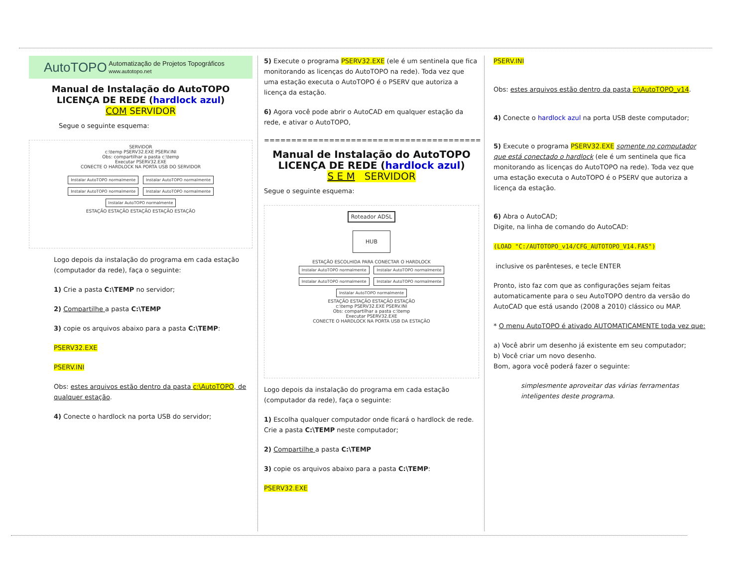AutoTOPO Automatização de Projetos Topográficos
www.autotopo.net
Manual de Instalação do AutoTOPO
LICENÇA DE REDE (hardlock azul)
COM SERVIDOR
Segue o seguinte esquema:
SERVIDOR
c:\temp PSERV32.EXE PSERV.INI
Obs: compartilhar a pasta c:\temp
Executar PSERV32.EXE
CONECTE O HARDLOCK NA PORTA USB DO SERVIDOR
Instalar AutoTOPO normalmente Instalar AutoTOPO normalmente Instalar AutoTOPO normalmente Instalar AutoTOPO normalmente Instalar AutoTOPO normalmente
ESTAÇÃO ESTAÇÃO ESTAÇÃO ESTAÇÃO ESTAÇÃO
Logo depois da instalação do programa em cada estação (computador da rede), faça o seguinte:
1) Crie a pasta C:\TEMP no servidor;
2) Compartilhe a pasta C:\TEMP
3) copie os arquivos abaixo para a pasta C:\TEMP:
PSERV32.EXE
PSERV.INI
Obs: estes arquivos estão dentro da pasta c:\AutoTOPO, de qualquer estação.
4) Conecte o hardlock na porta USB do servidor;
5) Execute o programa PSERV32.EXE (ele é um sentinela que fica monitorando as licenças do AutoTOPO na rede). Toda vez que uma estação executa o AutoTOPO é o PSERV que autoriza a licença da estação.
6) Agora você pode abrir o AutoCAD em qualquer estação da rede, e ativar o AutoTOPO,
========================================
Manual de Instalação do AutoTOPO
LICENÇA DE REDE (hardlock azul)
S E M SERVIDOR
Segue o seguinte esquema:
Roteador ADSL
HUB
ESTAÇÃO ESCOLHIDA PARA CONECTAR O HARDLOCK
Instalar AutoTOPO normalmente Instalar AutoTOPO normalmente Instalar AutoTOPO normalmente Instalar AutoTOPO normalmente Instalar AutoTOPO normalmente
ESTAÇÃO ESTAÇÃO ESTAÇÃO ESTAÇÃO
c:\temp PSERV32.EXE PSERV.INI
Obs: compartilhar a pasta c:\temp
Executar PSERV32.EXE
CONECTE O HARDLOCK NA PORTA USB DA ESTAÇÃO
Logo depois da instalação do programa em cada estação (computador da rede), faça o seguinte:
1) Escolha qualquer computador onde ficará o hardlock de rede. Crie a pasta C:\TEMP neste computador;
2) Compartilhe a pasta C:\TEMP
3) copie os arquivos abaixo para a pasta C:\TEMP:
PSERV32.EXE
PSERV.INI
Obs: estes arquivos estão dentro da pasta c:\AutoTOPO_v14.
4) Conecte o hardlock azul na porta USB deste computador;
5) Execute o programa PSERV32.EXE somente no computador que está conectado o hardlock (ele é um sentinela que fica monitorando as licenças do AutoTOPO na rede). Toda vez que uma estação executa o AutoTOPO é o PSERV que autoriza a licença da estação.
6) Abra o AutoCAD;
Digite, na linha de comando do AutoCAD:
(LOAD "C:/AUTOTOPO_v14/CFG_AUTOTOPO_V14.FAS")
inclusive os parênteses, e tecle ENTER
Pronto, isto faz com que as configurações sejam feitas automaticamente para o seu AutoTOPO dentro da versão do AutoCAD que está usando (2008 a 2010) clássico ou MAP.
* O menu AutoTOPO é ativado AUTOMATICAMENTE toda vez que:
a) Você abrir um desenho já existente em seu computador;
b) Você criar um novo desenho.
Bom, agora você poderá fazer o seguinte:
simplesmente aproveitar das várias ferramentas inteligentes deste programa.